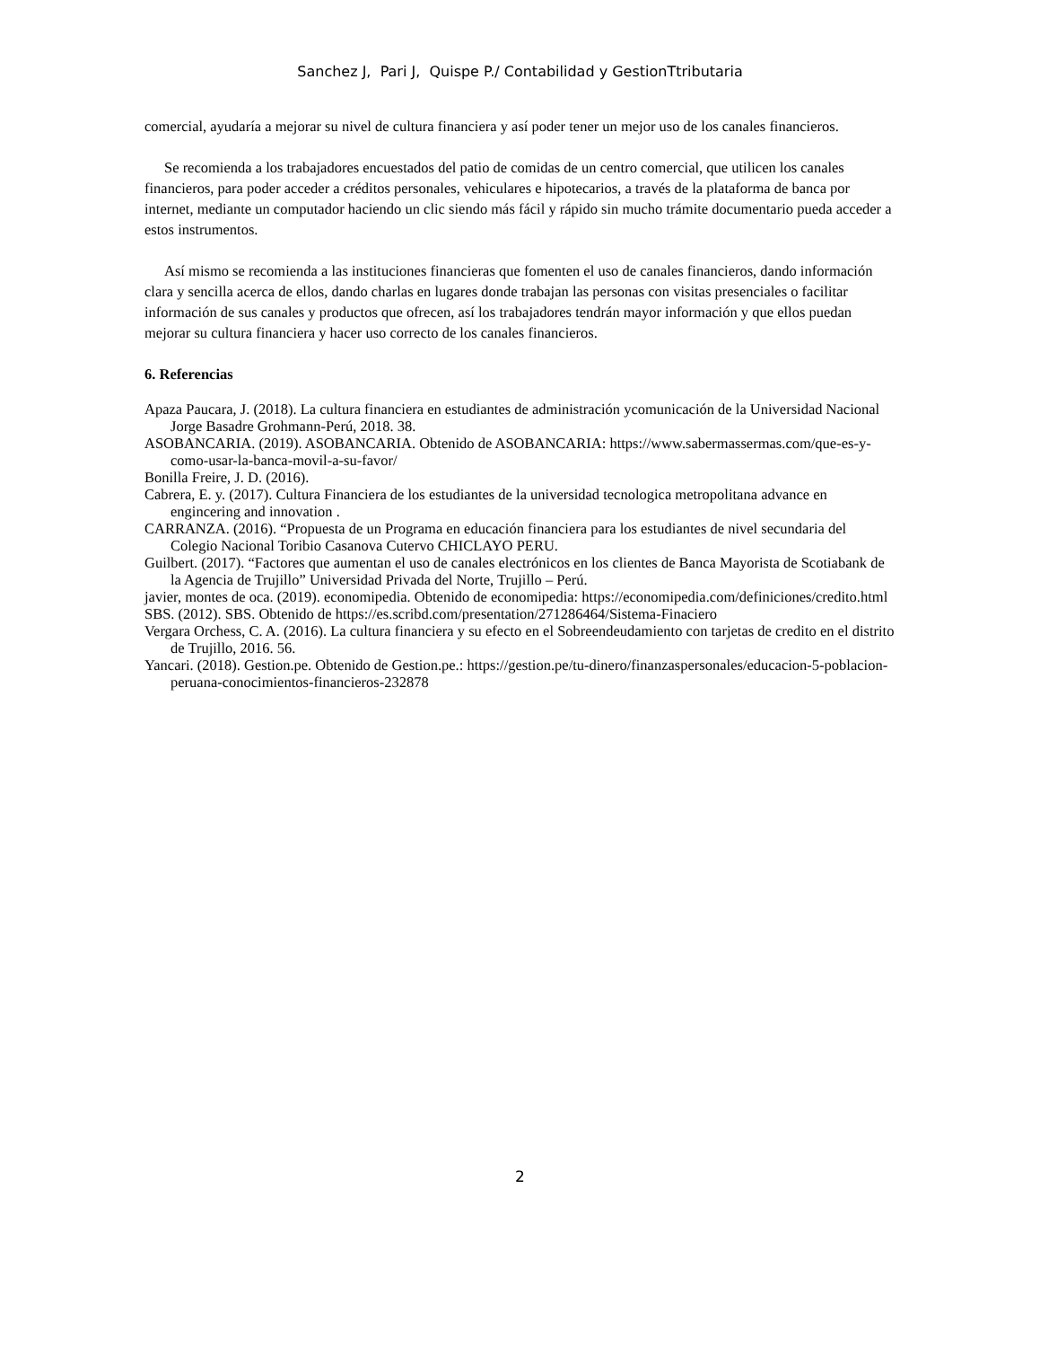Sanchez J, Pari J, Quispe P./ Contabilidad y GestionTtributaria
comercial, ayudaría a mejorar su nivel de cultura financiera y así poder tener un mejor uso de los canales financieros.
Se recomienda a los trabajadores encuestados del patio de comidas de un centro comercial, que utilicen los canales financieros, para poder acceder a créditos personales, vehiculares e hipotecarios, a través de la plataforma de banca por internet, mediante un computador haciendo un clic siendo más fácil y rápido sin mucho trámite documentario pueda acceder a estos instrumentos.
Así mismo se recomienda a las instituciones financieras que fomenten el uso de canales financieros, dando información clara y sencilla acerca de ellos, dando charlas en lugares donde trabajan las personas con visitas presenciales o facilitar información de sus canales y productos que ofrecen, así los trabajadores tendrán mayor información y que ellos puedan mejorar su cultura financiera y hacer uso correcto de los canales financieros.
6. Referencias
Apaza Paucara, J. (2018). La cultura financiera en estudiantes de administración ycomunicación de la Universidad Nacional Jorge Basadre Grohmann-Perú, 2018. 38.
ASOBANCARIA. (2019). ASOBANCARIA. Obtenido de ASOBANCARIA: https://www.sabermassermas.com/que-es-y-como-usar-la-banca-movil-a-su-favor/
Bonilla Freire, J. D. (2016).
Cabrera, E. y. (2017). Cultura Financiera de los estudiantes de la universidad tecnologica metropolitana advance en engincering and innovation .
CARRANZA. (2016). “Propuesta de un Programa en educación financiera para los estudiantes de nivel secundaria del Colegio Nacional Toribio Casanova Cutervo CHICLAYO PERU.
Guilbert. (2017). “Factores que aumentan el uso de canales electrónicos en los clientes de Banca Mayorista de Scotiabank de la Agencia de Trujillo” Universidad Privada del Norte, Trujillo – Perú.
javier, montes de oca. (2019). economipedia. Obtenido de economipedia: https://economipedia.com/definiciones/credito.html
SBS. (2012). SBS. Obtenido de https://es.scribd.com/presentation/271286464/Sistema-Finaciero
Vergara Orchess, C. A. (2016). La cultura financiera y su efecto en el Sobreendeudamiento con tarjetas de credito en el distrito de Trujillo, 2016. 56.
Yancari. (2018). Gestion.pe. Obtenido de Gestion.pe.: https://gestion.pe/tu-dinero/finanzaspersonales/educacion-5-poblacion-peruana-conocimientos-financieros-232878
2